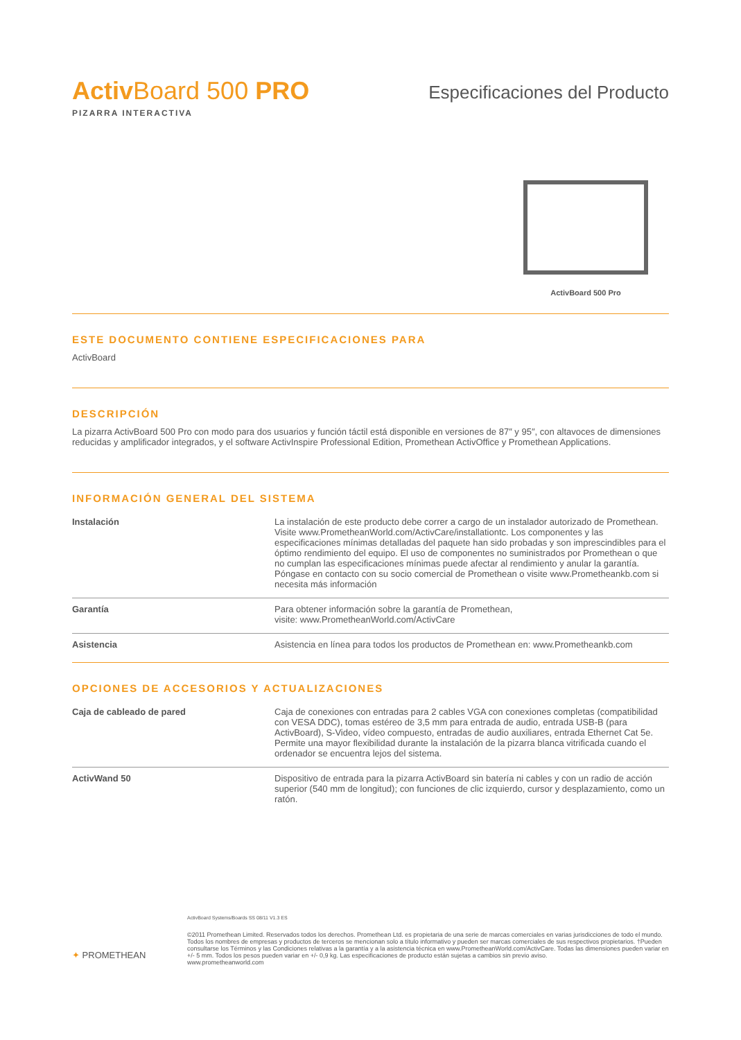Activ Board 500 PRO
PIZARRA INTERACTIVA
Especificaciones del Producto
ActivBoard 500 Pro
ESTE DOCUMENTO CONTIENE ESPECIFICACIONES PARA
ActivBoard
DESCRIPCIÓN
La pizarra ActivBoard 500 Pro con modo para dos usuarios y función táctil está disponible en versiones de 87″ y 95″, con altavoces de dimensiones reducidas y amplificador integrados, y el software ActivInspire Professional Edition, Promethean ActivOffice y Promethean Applications.
INFORMACIÓN GENERAL DEL SISTEMA
| Instalación | La instalación de este producto debe correr a cargo de un instalador autorizado de Promethean. Visite www.PrometheanWorld.com/ActivCare/installationtc. Los componentes y las especificaciones mínimas detalladas del paquete han sido probadas y son imprescindibles para el óptimo rendimiento del equipo. El uso de componentes no suministrados por Promethean o que no cumplan las especificaciones mínimas puede afectar al rendimiento y anular la garantía. Póngase en contacto con su socio comercial de Promethean o visite www.Prometheankb.com si necesita más información |
| Garantía | Para obtener información sobre la garantía de Promethean, visite: www.PrometheanWorld.com/ActivCare |
| Asistencia | Asistencia en línea para todos los productos de Promethean en: www.Prometheankb.com |
OPCIONES DE ACCESORIOS Y ACTUALIZACIONES
| Caja de cableado de pared | Caja de conexiones con entradas para 2 cables VGA con conexiones completas (compatibilidad con VESA DDC), tomas estéreo de 3,5 mm para entrada de audio, entrada USB-B (para ActivBoard), S-Video, vídeo compuesto, entradas de audio auxiliares, entrada Ethernet Cat 5e. Permite una mayor flexibilidad durante la instalación de la pizarra blanca vitrificada cuando el ordenador se encuentra lejos del sistema. |
| ActivWand 50 | Dispositivo de entrada para la pizarra ActivBoard sin batería ni cables y con un radio de acción superior (540 mm de longitud); con funciones de clic izquierdo, cursor y desplazamiento, como un ratón. |
✦ PROMETHEAN
ActivBoard Systems/Boards SS 08/11 V1.3 ES
©2011 Promethean Limited. Reservados todos los derechos. Promethean Ltd. es propietaria de una serie de marcas comerciales en varias jurisdicciones de todo el mundo. Todos los nombres de empresas y productos de terceros se mencionan solo a título informativo y pueden ser marcas comerciales de sus respectivos propietarios. †Pueden consultarse los Términos y las Condiciones relativas a la garantía y a la asistencia técnica en www.PrometheanWorld.com/ActivCare. Todas las dimensiones pueden variar en +/- 5 mm. Todos los pesos pueden variar en +/- 0,9 kg. Las especificaciones de producto están sujetas a cambios sin previo aviso.
www.prometheanworld.com